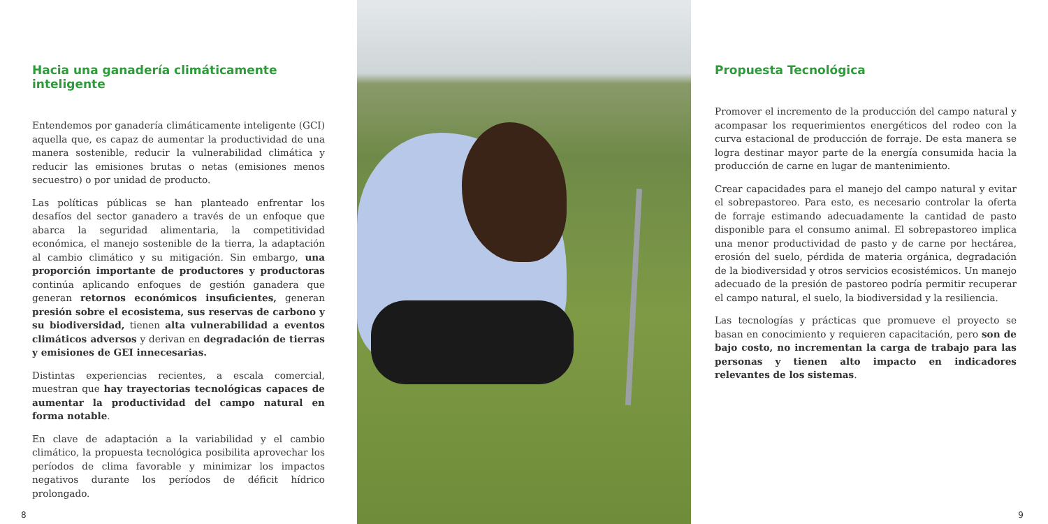Hacia una ganadería climáticamente inteligente
Entendemos por ganadería climáticamente inteligente (GCI) aquella que, es capaz de aumentar la productividad de una manera sostenible, reducir la vulnerabilidad climática y reducir las emisiones brutas o netas (emisiones menos secuestro) o por unidad de producto.
Las políticas públicas se han planteado enfrentar los desafíos del sector ganadero a través de un enfoque que abarca la seguridad alimentaria, la competitividad económica, el manejo sostenible de la tierra, la adaptación al cambio climático y su mitigación. Sin embargo, una proporción importante de productores y productoras continúa aplicando enfoques de gestión ganadera que generan retornos económicos insuficientes, generan presión sobre el ecosistema, sus reservas de carbono y su biodiversidad, tienen alta vulnerabilidad a eventos climáticos adversos y derivan en degradación de tierras y emisiones de GEI innecesarias.
Distintas experiencias recientes, a escala comercial, muestran que hay trayectorias tecnológicas capaces de aumentar la productividad del campo natural en forma notable.
En clave de adaptación a la variabilidad y el cambio climático, la propuesta tecnológica posibilita aprovechar los períodos de clima favorable y minimizar los impactos negativos durante los períodos de déficit hídrico prolongado.
8
Propuesta Tecnológica
Promover el incremento de la producción del campo natural y acompasar los requerimientos energéticos del rodeo con la curva estacional de producción de forraje. De esta manera se logra destinar mayor parte de la energía consumida hacia la producción de carne en lugar de mantenimiento.
Crear capacidades para el manejo del campo natural y evitar el sobrepastoreo. Para esto, es necesario controlar la oferta de forraje estimando adecuadamente la cantidad de pasto disponible para el consumo animal. El sobrepastoreo implica una menor productividad de pasto y de carne por hectárea, erosión del suelo, pérdida de materia orgánica, degradación de la biodiversidad y otros servicios ecosistémicos. Un manejo adecuado de la presión de pastoreo podría permitir recuperar el campo natural, el suelo, la biodiversidad y la resiliencia.
Las tecnologías y prácticas que promueve el proyecto se basan en conocimiento y requieren capacitación, pero son de bajo costo, no incrementan la carga de trabajo para las personas y tienen alto impacto en indicadores relevantes de los sistemas.
9